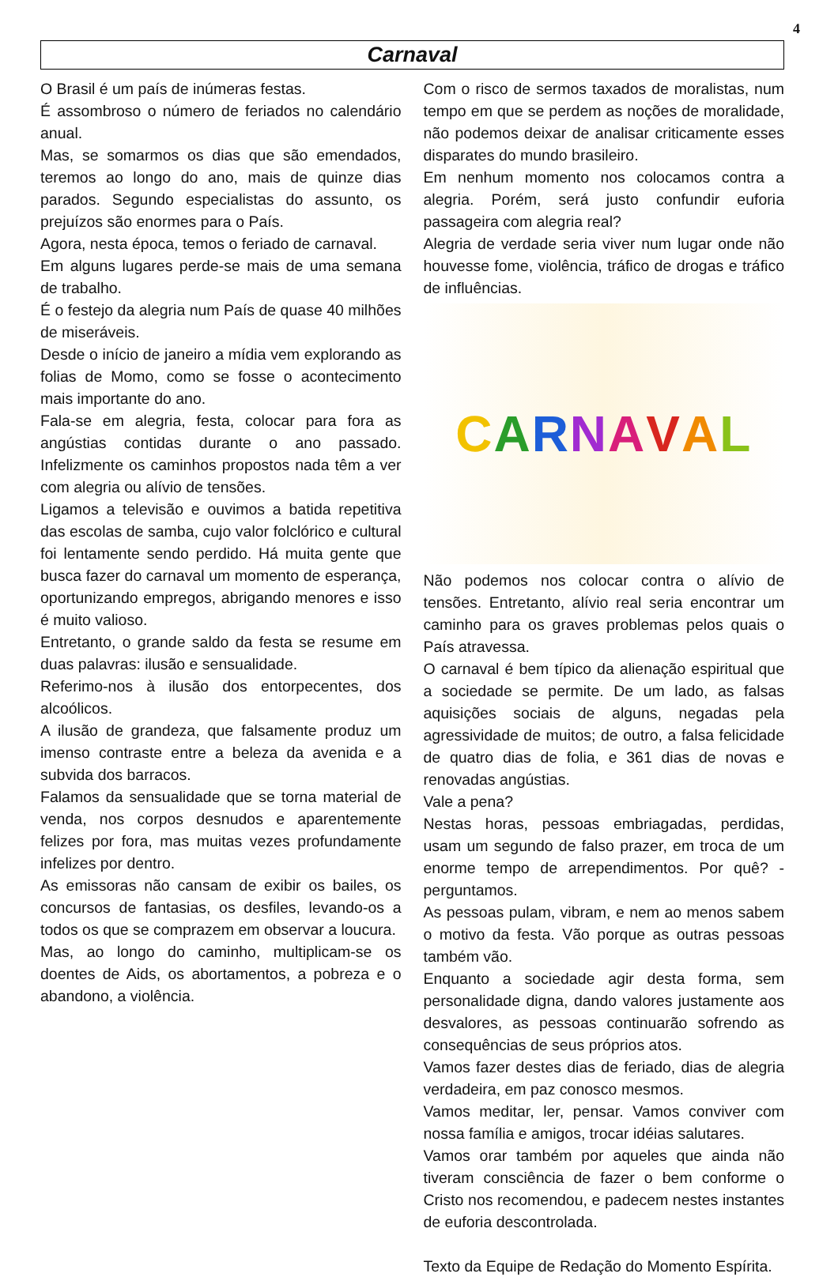4
Carnaval
O Brasil é um país de inúmeras festas.
É assombroso o número de feriados no calendário anual.
Mas, se somarmos os dias que são emendados, teremos ao longo do ano, mais de quinze dias parados. Segundo especialistas do assunto, os prejuízos são enormes para o País.
Agora, nesta época, temos o feriado de carnaval.
Em alguns lugares perde-se mais de uma semana de trabalho.
É o festejo da alegria num País de quase 40 milhões de miseráveis.
Desde o início de janeiro a mídia vem explorando as folias de Momo, como se fosse o acontecimento mais importante do ano.
Fala-se em alegria, festa, colocar para fora as angústias contidas durante o ano passado. Infelizmente os caminhos propostos nada têm a ver com alegria ou alívio de tensões.
Ligamos a televisão e ouvimos a batida repetitiva das escolas de samba, cujo valor folclórico e cultural foi lentamente sendo perdido. Há muita gente que busca fazer do carnaval um momento de esperança, oportunizando empregos, abrigando menores e isso é muito valioso.
Entretanto, o grande saldo da festa se resume em duas palavras: ilusão e sensualidade.
Referimo-nos à ilusão dos entorpecentes, dos alcoólicos.
A ilusão de grandeza, que falsamente produz um imenso contraste entre a beleza da avenida e a subvida dos barracos.
Falamos da sensualidade que se torna material de venda, nos corpos desnudos e aparentemente felizes por fora, mas muitas vezes profundamente infelizes por dentro.
As emissoras não cansam de exibir os bailes, os concursos de fantasias, os desfiles, levando-os a todos os que se comprazem em observar a loucura.
Mas, ao longo do caminho, multiplicam-se os doentes de Aids, os abortamentos, a pobreza e o abandono, a violência.
Com o risco de sermos taxados de moralistas, num tempo em que se perdem as noções de moralidade, não podemos deixar de analisar criticamente esses disparates do mundo brasileiro.
Em nenhum momento nos colocamos contra a alegria. Porém, será justo confundir euforia passageira com alegria real?
Alegria de verdade seria viver num lugar onde não houvesse fome, violência, tráfico de drogas e tráfico de influências.
CARNAVAL
Não podemos nos colocar contra o alívio de tensões. Entretanto, alívio real seria encontrar um caminho para os graves problemas pelos quais o País atravessa.
O carnaval é bem típico da alienação espiritual que a sociedade se permite. De um lado, as falsas aquisições sociais de alguns, negadas pela agressividade de muitos; de outro, a falsa felicidade de quatro dias de folia, e 361 dias de novas e renovadas angústias.
Vale a pena?
Nestas horas, pessoas embriagadas, perdidas, usam um segundo de falso prazer, em troca de um enorme tempo de arrependimentos. Por quê? - perguntamos.
As pessoas pulam, vibram, e nem ao menos sabem o motivo da festa. Vão porque as outras pessoas também vão.
Enquanto a sociedade agir desta forma, sem personalidade digna, dando valores justamente aos desvalores, as pessoas continuarão sofrendo as consequências de seus próprios atos.
Vamos fazer destes dias de feriado, dias de alegria verdadeira, em paz conosco mesmos.
Vamos meditar, ler, pensar. Vamos conviver com nossa família e amigos, trocar idéias salutares.
Vamos orar também por aqueles que ainda não tiveram consciência de fazer o bem conforme o Cristo nos recomendou, e padecem nestes instantes de euforia descontrolada.
Texto da Equipe de Redação do Momento Espírita.